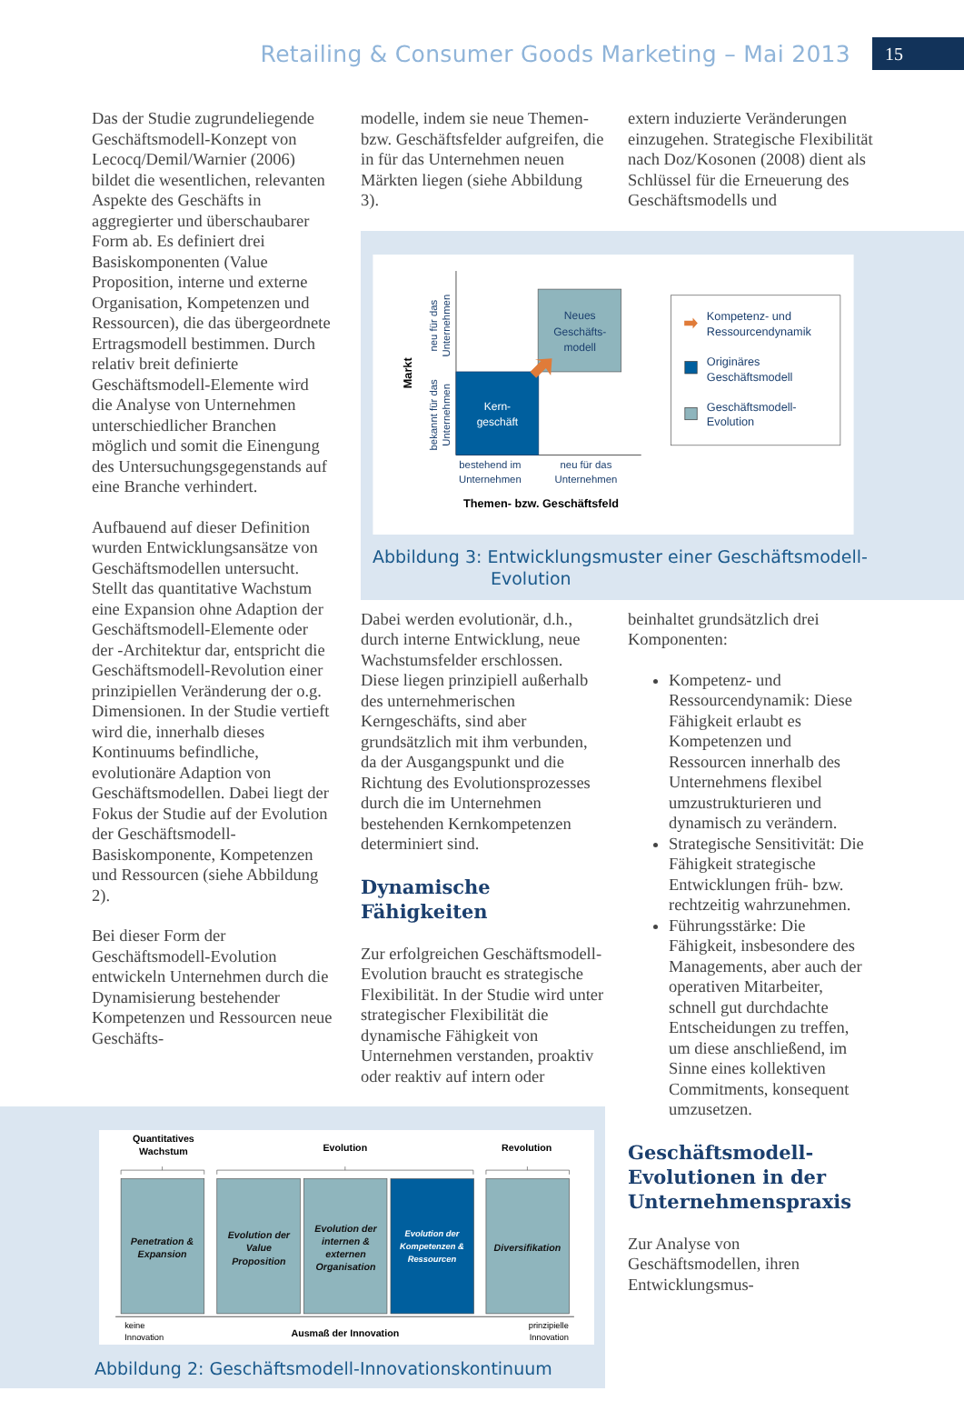Retailing & Consumer Goods Marketing – Mai 2013 15
Das der Studie zugrundeliegende Geschäftsmodell-Konzept von Lecocq/Demil/Warnier (2006) bildet die wesentlichen, relevanten Aspekte des Geschäfts in aggregierter und überschaubarer Form ab. Es definiert drei Basiskomponenten (Value Proposition, interne und externe Organisation, Kompetenzen und Ressourcen), die das übergeordnete Ertragsmodell bestimmen. Durch relativ breit definierte Geschäftsmodell-Elemente wird die Analyse von Unternehmen unterschiedlicher Branchen möglich und somit die Einengung des Untersuchungsgegenstands auf eine Branche verhindert.
Aufbauend auf dieser Definition wurden Entwicklungsansätze von Geschäftsmodellen untersucht. Stellt das quantitative Wachstum eine Expansion ohne Adaption der Geschäftsmodell-Elemente oder der -Architektur dar, entspricht die Geschäftsmodell-Revolution einer prinzipiellen Veränderung der o.g. Dimensionen. In der Studie vertieft wird die, innerhalb dieses Kontinuums befindliche, evolutionäre Adaption von Geschäftsmodellen. Dabei liegt der Fokus der Studie auf der Evolution der Geschäftsmodell-Basiskomponente, Kompetenzen und Ressourcen (siehe Abbildung 2).
Bei dieser Form der Geschäftsmodell-Evolution entwickeln Unternehmen durch die Dynamisierung bestehender Kompetenzen und Ressourcen neue Geschäfts-
modelle, indem sie neue Themen- bzw. Geschäftsfelder aufgreifen, die in für das Unternehmen neuen Märkten liegen (siehe Abbildung 3).
extern induzierte Veränderungen einzugehen. Strategische Flexibilität nach Doz/Kosonen (2008) dient als Schlüssel für die Erneuerung des Geschäftsmodells und
Neues
Geschäfts-
modell
Kern-
geschäft
Markt
neu für das
Unternehmen
bekannt für das
Unternehmen
bestehend im
Unternehmen
neu für das
Unternehmen
Themen- bzw. Geschäftsfeld
Kompetenz- und
Ressourcendynamik
Originäres
Geschäftsmodell
Geschäftsmodell-
Evolution
Abbildung 3: Entwicklungsmuster einer Geschäftsmodell-
Evolution
Dabei werden evolutionär, d.h., durch interne Entwicklung, neue Wachstumsfelder erschlossen. Diese liegen prinzipiell außerhalb des unternehmerischen Kerngeschäfts, sind aber grundsätzlich mit ihm verbunden, da der Ausgangspunkt und die Richtung des Evolutionsprozesses durch die im Unternehmen bestehenden Kernkompetenzen determiniert sind.
Dynamische Fähigkeiten
Zur erfolgreichen Geschäftsmodell-Evolution braucht es strategische Flexibilität. In der Studie wird unter strategischer Flexibilität die dynamische Fähigkeit von Unternehmen verstanden, proaktiv oder reaktiv auf intern oder
beinhaltet grundsätzlich drei Komponenten:
Kompetenz- und Ressourcendynamik: Diese Fähigkeit erlaubt es Kompetenzen und Ressourcen innerhalb des Unternehmens flexibel umzustrukturieren und dynamisch zu verändern.
Strategische Sensitivität: Die Fähigkeit strategische Entwicklungen früh- bzw. rechtzeitig wahrzunehmen.
Führungsstärke: Die Fähigkeit, insbesondere des Managements, aber auch der operativen Mitarbeiter, schnell gut durchdachte Entscheidungen zu treffen, um diese anschließend, im Sinne eines kollektiven Commitments, konsequent umzusetzen.
Geschäftsmodell-Evolutionen in der Unternehmenspraxis
Zur Analyse von Geschäftsmodellen, ihren Entwicklungsmus-
Quantitatives
Wachstum
Evolution
Revolution
Penetration &
Expansion
Evolution der
Value
Proposition
Evolution der
internen &
externen
Organisation
Diversifikation
Evolution der
Kompetenzen &
Ressourcen
keine
Innovation
Ausmaß der Innovation
prinzipielle
Innovation
Abbildung 2: Geschäftsmodell-Innovationskontinuum